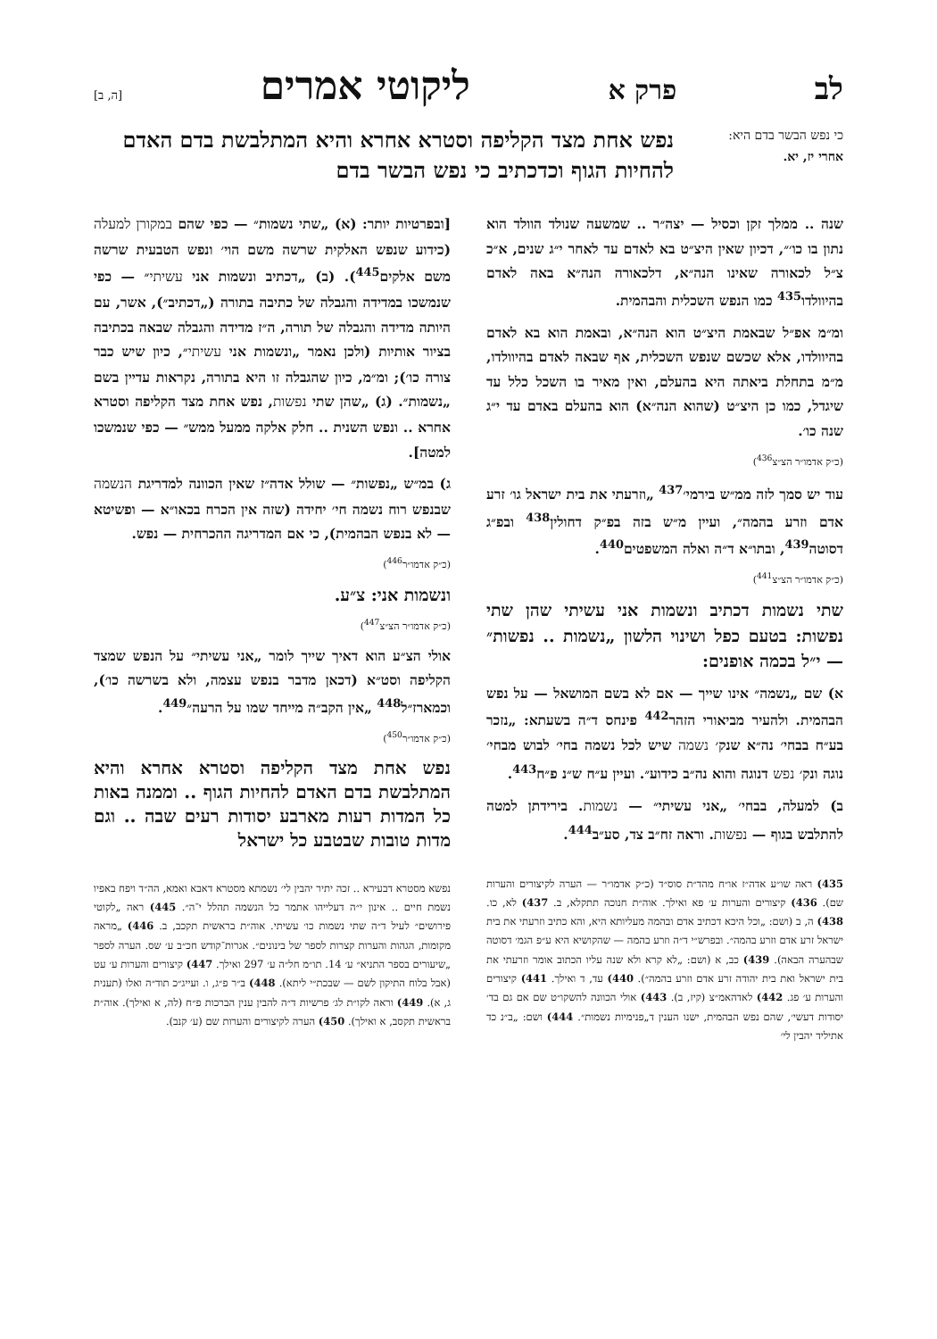לב פרק א ליקוטי אמרים [ה, ב]
כי נפש הבשר בדם היא: אחרי יז, יא.
נפש אחת מצד הקליפה וסטרא אחרא והיא המתלבשת בדם האדם להחיות הגוף וכדכתיב כי נפש הבשר בדם
שנה .. ממלך זקן וכסיל — יצה״ר .. שמשעה שנולד הוולד הוא נתון בו כו׳״, דכיון שאין היצ״ט בא לאדם עד לאחר י״ג שנים, א״כ צ״ל לכאורה שאינו הנה״א, דלכאורה הנה״א באה לאדם בהיוולדו<sup>435</sup> כמו הנפש השכלית והבהמית.
ומ״מ אפ״ל שבאמת היצ״ט הוא הנה״א, ובאמת הוא בא לאדם בהיוולדו, אלא שכשם שנפש השכלית, אף שבאה לאדם בהיוולדו, מ״מ בתחלת ביאתה היא בהעלם, ואין מאיר בו השכל כלל עד שיגדל, כמו כן היצ״ט (שהוא הנה״א) הוא בהעלם באדם עד י״ג שנה כו׳.
(כ״ק אדמו״ר הצ״צ<sup>436</sup>)
עוד יש סמך לזה ממ״ש בירמי׳<sup>437</sup> „וזרעתי את בית ישראל גו׳ זרע אדם וזרע בהמה״, ועיין מ״ש בזה בפ״ק דחולין<sup>438</sup> ובפ״ג דסוטה<sup>439</sup>, ובתו״א ד״ה ואלה המשפטים<sup>440</sup>.
(כ״ק אדמו״ר הצ״צ<sup>441</sup>)
שתי נשמות דכתיב ונשמות אני עשיתי שהן שתי נפשות: בטעם כפל ושינוי הלשון „נשמות .. נפשות״ — י״ל בכמה אופנים:
א) שם „נשמה״ אינו שייך — אם לא בשם המושאל — על נפש הבהמית. ולהעיר מביאורי הזהר<sup>442</sup> פינחס ד״ה בשעתא: „נזכר בע״ח בבחי׳ נה״א שנק׳ נשמה שיש לכל נשמה בחי׳ לבוש מבחי׳ נוגה ונק׳ נפש דנוגה והוא נה״ב כידוע״. ועיין ע״ח ש״נ פ״ח<sup>443</sup>.
ב) למעלה, בבחי׳ „אני עשיתי״ — נשמות. בירידתן למטה להתלבש בגוף — נפשות. וראה זח״ב צד, סע״ב<sup>444</sup>.
435) ראה שו״ע אדה״ז או״ח מהד״ת סוס״ד (כ״ק אדמו״ר — הערה לקיצורים והערות שם). 436) קיצורים והערות ע׳ פא ואילך. אוה״ת חנוכה תתקלא, ב. 437) לא, כו. 438) ה, ב (ושם: „וכל היכא דכתיב אדם ובהמה מעליותא היא, והא כתיב וזרעתי את בית ישראל זרע אדם וזרע בהמה״. ובפרש״י ד״ה וזרע בהמה — שהקושיא היא ע״פ הגמ׳ דסוטה שבהערה הבאה). 439) כב, א (ושם: „לא קרא ולא שנה עליו הכתוב אומר וזרעתי את בית ישראל ואת בית יהודה זרע אדם וזרע בהמה״). 440) עד, ד ואילך. 441) קיצורים והערות ע׳ פג. 442) לאדהאמ״צ (קיז, ב). 443) אולי הכוונה להשקו״ט שם אם גם בד׳ יסודות דעשי׳, שהם נפש הבהמית, ישנו הענין ד„פנימיות נשמות״. 444) ושם: „ב״נ כד אתיליד יהבין לי׳
[ובפרטיות יותר: (א) „שתי נשמות״ — כפי שהם במקורן למעלה (כידוע שנפש האלקית שרשה משם הוי׳ ונפש הטבעית שרשה משם אלקים<sup>445</sup>). (ב) „דכתיב ונשמות אני עשיתי״ — כפי שנמשכו במדידה והגבלה של כתיבה בתורה („דכתיב״), אשר, עם היותה מדידה והגבלה של תורה, ה״ז מדידה והגבלה שבאה בכתיבה בציור אותיות (ולכן נאמר „ונשמות אני עשיתי״, כיון שיש כבר צורה כו׳); ומ״מ, כיון שהגבלה זו היא בתורה, נקראות עדיין בשם „נשמות״. (ג) „שהן שתי נפשות, נפש אחת מצד הקליפה וסטרא אחרא .. ונפש השנית .. חלק אלקה ממעל ממש״ — כפי שנמשכו למטה].
ג) במ״ש „נפשות״ — שולל אדה״ז שאין הכוונה למדריגת הנשמה שבנפש רוח נשמה חי׳ יחידה (שזה אין הכרח בכאו״א — ופשיטא — לא בנפש הבהמית), כי אם המדריגה ההכרחית — נפש.
(כ״ק אדמו״ר<sup>446</sup>)
ונשמות אני: צ״ע.
(כ״ק אדמו״ר הצ״צ<sup>447</sup>)
אולי הצ״ע הוא דאיך שייך לומר „אני עשיתי״ על הנפש שמצד הקליפה וסט״א (דכאן מדבר בנפש עצמה, ולא בשרשה כו׳), וכמארז״ל<sup>448</sup> „אין הקב״ה מייחד שמו על הרעה״<sup>449</sup>.
(כ״ק אדמו״ר<sup>450</sup>)
נפש אחת מצד הקליפה וסטרא אחרא והיא המתלבשת בדם האדם להחיות הגוף .. וממנה באות כל המדות רעות מארבע יסודות רעים שבה .. וגם מדות טובות שבטבע כל ישראל
נפשא מסטרא דבעירא .. זכה יתיר יהבין לי׳ נשמתא מסטרא דאבא ואמא, הה״ד ויפח באפיו נשמת חיים .. אינון י״ה דעלייהו אתמר כל הנשמה תהלל י־ה״. 445) ראה „לקוטי פירושים״ לעיל ד״ה שתי נשמות כו׳ עשיתי. אוה״ת בראשית תקכב, ב. 446) „מראה מקומות, הגהות והערות קצרות לספר של בינונים״. אגרות־קודש חכ״ב ע׳ שס. הערה לספר „שיעורים בספר התניא״ ע׳ 14. תו״מ חל״ה ע׳ 297 ואילך. 447) קיצורים והערות ע׳ עט (אבל בלוח התיקון לשם — שבכת״י ליתא). 448) ב״ר פ״ג, ו. ועייג״כ תוד״ה ואלו (תענית ג, א). 449) וראה לקו״ת לג׳ פרשיות ד״ה להבין ענין הברכות פ״ח (לה, א ואילך). אוה״ת בראשית תקסב, א ואילך). 450) הערה לקיצורים והערות שם (ע׳ קנב).